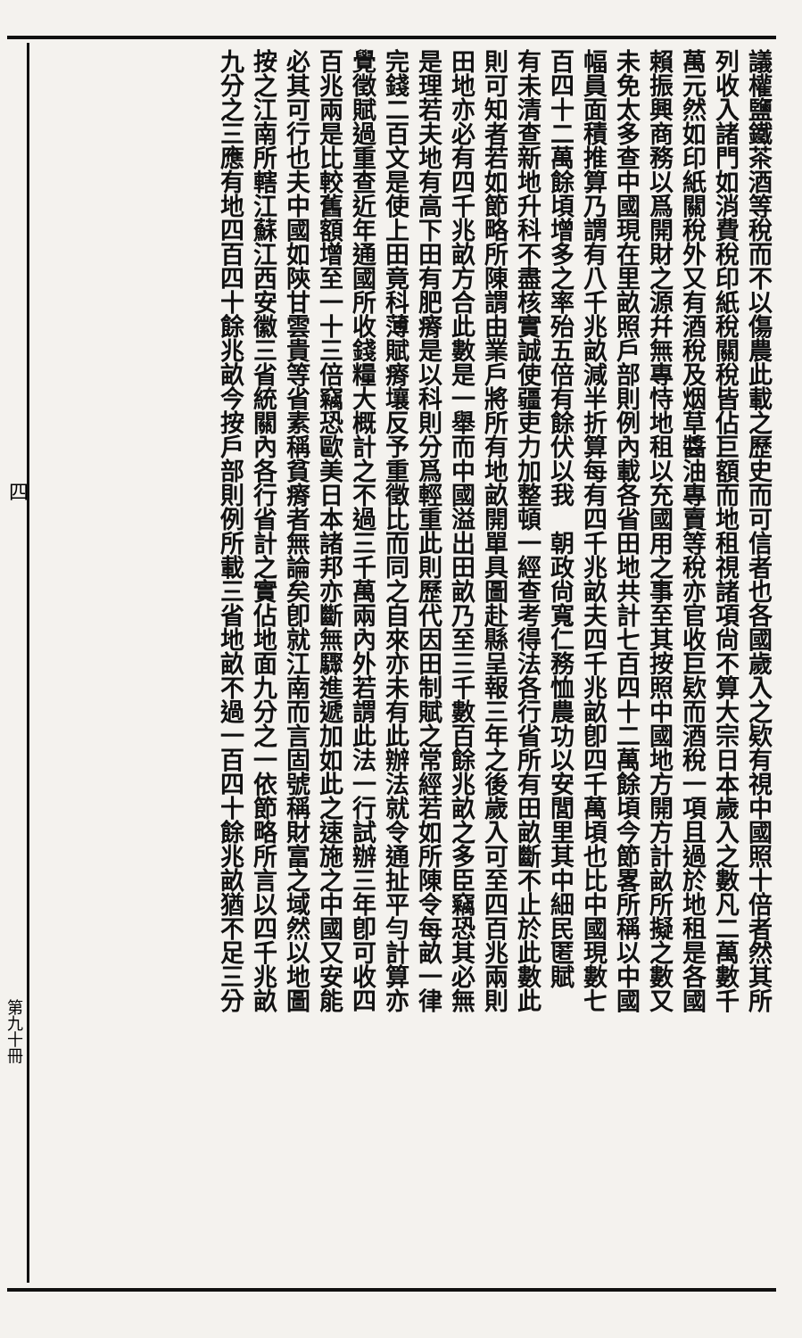議權鹽鐵茶酒等稅而不以傷農此載之歷史而可信者也各國歲入之欵有視中國照十倍者然其所
列收入諸門如消費稅印紙稅關稅皆佔巨額而地租視諸項尙不算大宗日本歲入之數凡二萬數千
萬元然如印紙關稅外又有酒稅及烟草醬油專賣等稅亦官收巨欵而酒稅一項且過於地租是各國
賴振興商務以爲開財之源幷無專恃地租以充國用之事至其按照中國地方開方計畝所擬之數又
未免太多查中國現在里畝照戶部則例內載各省田地共計七百四十二萬餘頃今節畧所稱以中國
幅員面積推算乃謂有八千兆畝減半折算每有四千兆畝夫四千兆畝卽四千萬頃也比中國現數七
百四十二萬餘頃增多之率殆五倍有餘伏以我　朝政尙寬仁務恤農功以安閭里其中細民匿賦
有未清查新地升科不盡核實誠使疆吏力加整頓一經查考得法各行省所有田畝斷不止於此數此
則可知者若如節略所陳謂由業戶將所有地畝開單具圖赴縣呈報三年之後歲入可至四百兆兩則
田地亦必有四千兆畝方合此數是一舉而中國溢出田畝乃至三千數百餘兆畝之多臣竊恐其必無
是理若夫地有高下田有肥瘠是以科則分爲輕重此則歷代因田制賦之常經若如所陳令每畝一律
完錢二百文是使上田竟科薄賦瘠壤反予重徵比而同之自來亦未有此辦法就令通扯平勻計算亦
覺徵賦過重查近年通國所收錢糧大概計之不過三千萬兩內外若謂此法一行試辦三年卽可收四
百兆兩是比較舊額增至一十三倍竊恐歐美日本諸邦亦斷無驟進遞加如此之速施之中國又安能
必其可行也夫中國如陝甘雲貴等省素稱貧瘠者無論矣卽就江南而言固號稱財富之域然以地圖
按之江南所轄江蘇江西安徽三省統關內各行省計之實佔地面九分之一依節略所言以四千兆畝
九分之三應有地四百四十餘兆畝今按戶部則例所載三省地畝不過一百四十餘兆畝猶不足三分
四
第九十冊